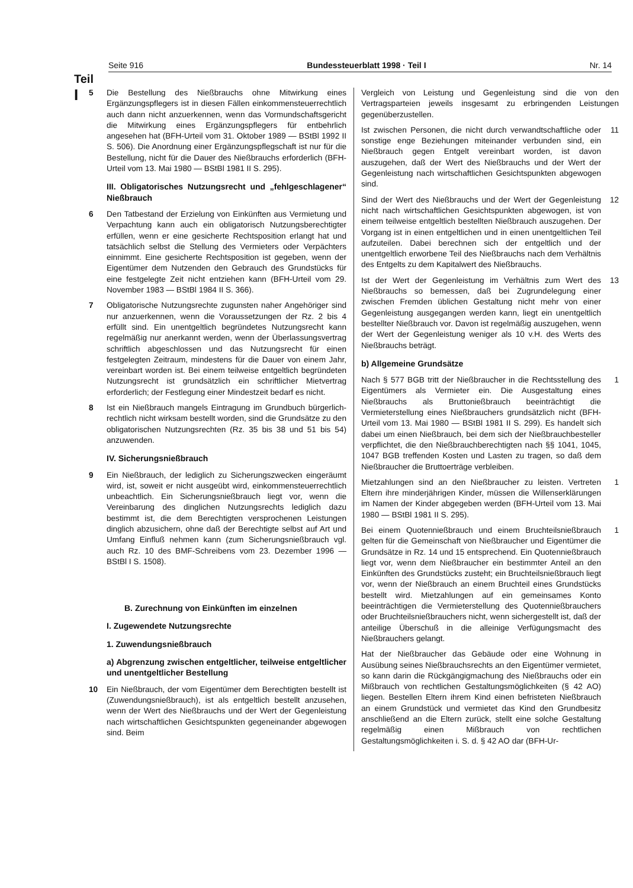Teil
I
Seite 916 Bundessteuerblatt 1998 · Teil I Nr. 14
5 Die Bestellung des Nießbrauchs ohne Mitwirkung eines Ergänzungspflegers ist in diesen Fällen einkommensteuerrechtlich auch dann nicht anzuerkennen, wenn das Vormundschaftsgericht die Mitwirkung eines Ergänzungspflegers für entbehrlich angesehen hat (BFH-Urteil vom 31. Oktober 1989 — BStBl 1992 II S. 506). Die Anordnung einer Ergänzungspflegschaft ist nur für die Bestellung, nicht für die Dauer des Nießbrauchs erforderlich (BFH-Urteil vom 13. Mai 1980 — BStBl 1981 II S. 295).
III. Obligatorisches Nutzungsrecht und „fehlgeschlagener“ Nießbrauch
6 Den Tatbestand der Erzielung von Einkünften aus Vermietung und Verpachtung kann auch ein obligatorisch Nutzungsberechtigter erfüllen, wenn er eine gesicherte Rechtsposition erlangt hat und tatsächlich selbst die Stellung des Vermieters oder Verpächters einnimmt. Eine gesicherte Rechtsposition ist gegeben, wenn der Eigentümer dem Nutzenden den Gebrauch des Grundstücks für eine festgelegte Zeit nicht entziehen kann (BFH-Urteil vom 29. November 1983 — BStBl 1984 II S. 366).
7 Obligatorische Nutzungsrechte zugunsten naher Angehöriger sind nur anzuerkennen, wenn die Voraussetzungen der Rz. 2 bis 4 erfüllt sind. Ein unentgeltlich begründetes Nutzungsrecht kann regelmäßig nur anerkannt werden, wenn der Überlassungsvertrag schriftlich abgeschlossen und das Nutzungsrecht für einen festgelegten Zeitraum, mindestens für die Dauer von einem Jahr, vereinbart worden ist. Bei einem teilweise entgeltlich begründeten Nutzungsrecht ist grundsätzlich ein schriftlicher Mietvertrag erforderlich; der Festlegung einer Mindestzeit bedarf es nicht.
8 Ist ein Nießbrauch mangels Eintragung im Grundbuch bürgerlich-rechtlich nicht wirksam bestellt worden, sind die Grundsätze zu den obligatorischen Nutzungsrechten (Rz. 35 bis 38 und 51 bis 54) anzuwenden.
IV. Sicherungsnießbrauch
9 Ein Nießbrauch, der lediglich zu Sicherungszwecken eingeräumt wird, ist, soweit er nicht ausgeübt wird, einkommensteuerrechtlich unbeachtlich. Ein Sicherungsnießbrauch liegt vor, wenn die Vereinbarung des dinglichen Nutzungsrechts lediglich dazu bestimmt ist, die dem Berechtigten versprochenen Leistungen dinglich abzusichern, ohne daß der Berechtigte selbst auf Art und Umfang Einfluß nehmen kann (zum Sicherungsnießbrauch vgl. auch Rz. 10 des BMF-Schreibens vom 23. Dezember 1996 — BStBl I S. 1508).
B. Zurechnung von Einkünften im einzelnen
I. Zugewendete Nutzungsrechte
1. Zuwendungsnießbrauch
a) Abgrenzung zwischen entgeltlicher, teilweise entgeltlicher und unentgeltlicher Bestellung
10 Ein Nießbrauch, der vom Eigentümer dem Berechtigten bestellt ist (Zuwendungsnießbrauch), ist als entgeltlich bestellt anzusehen, wenn der Wert des Nießbrauchs und der Wert der Gegenleistung nach wirtschaftlichen Gesichtspunkten gegeneinander abgewogen sind. Beim
Vergleich von Leistung und Gegenleistung sind die von den Vertragsparteien jeweils insgesamt zu erbringenden Leistungen gegenüberzustellen.
Ist zwischen Personen, die nicht durch verwandtschaftliche oder sonstige enge Beziehungen miteinander verbunden sind, ein Nießbrauch gegen Entgelt vereinbart worden, ist davon auszugehen, daß der Wert des Nießbrauchs und der Wert der Gegenleistung nach wirtschaftlichen Gesichtspunkten abgewogen sind. 11
Sind der Wert des Nießbrauchs und der Wert der Gegenleistung nicht nach wirtschaftlichen Gesichtspunkten abgewogen, ist von einem teilweise entgeltlich bestellten Nießbrauch auszugehen. Der Vorgang ist in einen entgeltlichen und in einen unentgeltlichen Teil aufzuteilen. Dabei berechnen sich der entgeltlich und der unentgeltlich erworbene Teil des Nießbrauchs nach dem Verhältnis des Entgelts zu dem Kapitalwert des Nießbrauchs. 12
Ist der Wert der Gegenleistung im Verhältnis zum Wert des Nießbrauchs so bemessen, daß bei Zugrundelegung einer zwischen Fremden üblichen Gestaltung nicht mehr von einer Gegenleistung ausgegangen werden kann, liegt ein unentgeltlich bestellter Nießbrauch vor. Davon ist regelmäßig auszugehen, wenn der Wert der Gegenleistung weniger als 10 v.H. des Werts des Nießbrauchs beträgt. 13
b) Allgemeine Grundsätze
Nach § 577 BGB tritt der Nießbraucher in die Rechtsstellung des Eigentümers als Vermieter ein. Die Ausgestaltung eines Nießbrauchs als Bruttonießbrauch beeinträchtigt die Vermieterstellung eines Nießbrauchers grundsätzlich nicht (BFH-Urteil vom 13. Mai 1980 — BStBl 1981 II S. 299). Es handelt sich dabei um einen Nießbrauch, bei dem sich der Nießbrauchbesteller verpflichtet, die den Nießbrauchberechtigten nach §§ 1041, 1045, 1047 BGB treffenden Kosten und Lasten zu tragen, so daß dem Nießbraucher die Bruttoerträge verbleiben. 1
Mietzahlungen sind an den Nießbraucher zu leisten. Vertreten Eltern ihre minderjährigen Kinder, müssen die Willenserklärungen im Namen der Kinder abgegeben werden (BFH-Urteil vom 13. Mai 1980 — BStBl 1981 II S. 295). 1
Bei einem Quotennießbrauch und einem Bruchteilsnießbrauch gelten für die Gemeinschaft von Nießbraucher und Eigentümer die Grundsätze in Rz. 14 und 15 entsprechend. Ein Quotennießbrauch liegt vor, wenn dem Nießbraucher ein bestimmter Anteil an den Einkünften des Grundstücks zusteht; ein Bruchteilsnießbrauch liegt vor, wenn der Nießbrauch an einem Bruchteil eines Grundstücks bestellt wird. Mietzahlungen auf ein gemeinsames Konto beeinträchtigen die Vermieterstellung des Quotennießbrauchers oder Bruchteilsnießbrauchers nicht, wenn sichergestellt ist, daß der anteilige Überschuß in die alleinige Verfügungsmacht des Nießbrauchers gelangt. 1
Hat der Nießbraucher das Gebäude oder eine Wohnung in Ausübung seines Nießbrauchsrechts an den Eigentümer vermietet, so kann darin die Rückgängigmachung des Nießbrauchs oder ein Mißbrauch von rechtlichen Gestaltungsmöglichkeiten (§ 42 AO) liegen. Bestellen Eltern ihrem Kind einen befristeten Nießbrauch an einem Grundstück und vermietet das Kind den Grundbesitz anschließend an die Eltern zurück, stellt eine solche Gestaltung regelmäßig einen Mißbrauch von rechtlichen Gestaltungsmöglichkeiten i. S. d. § 42 AO dar (BFH-Ur-